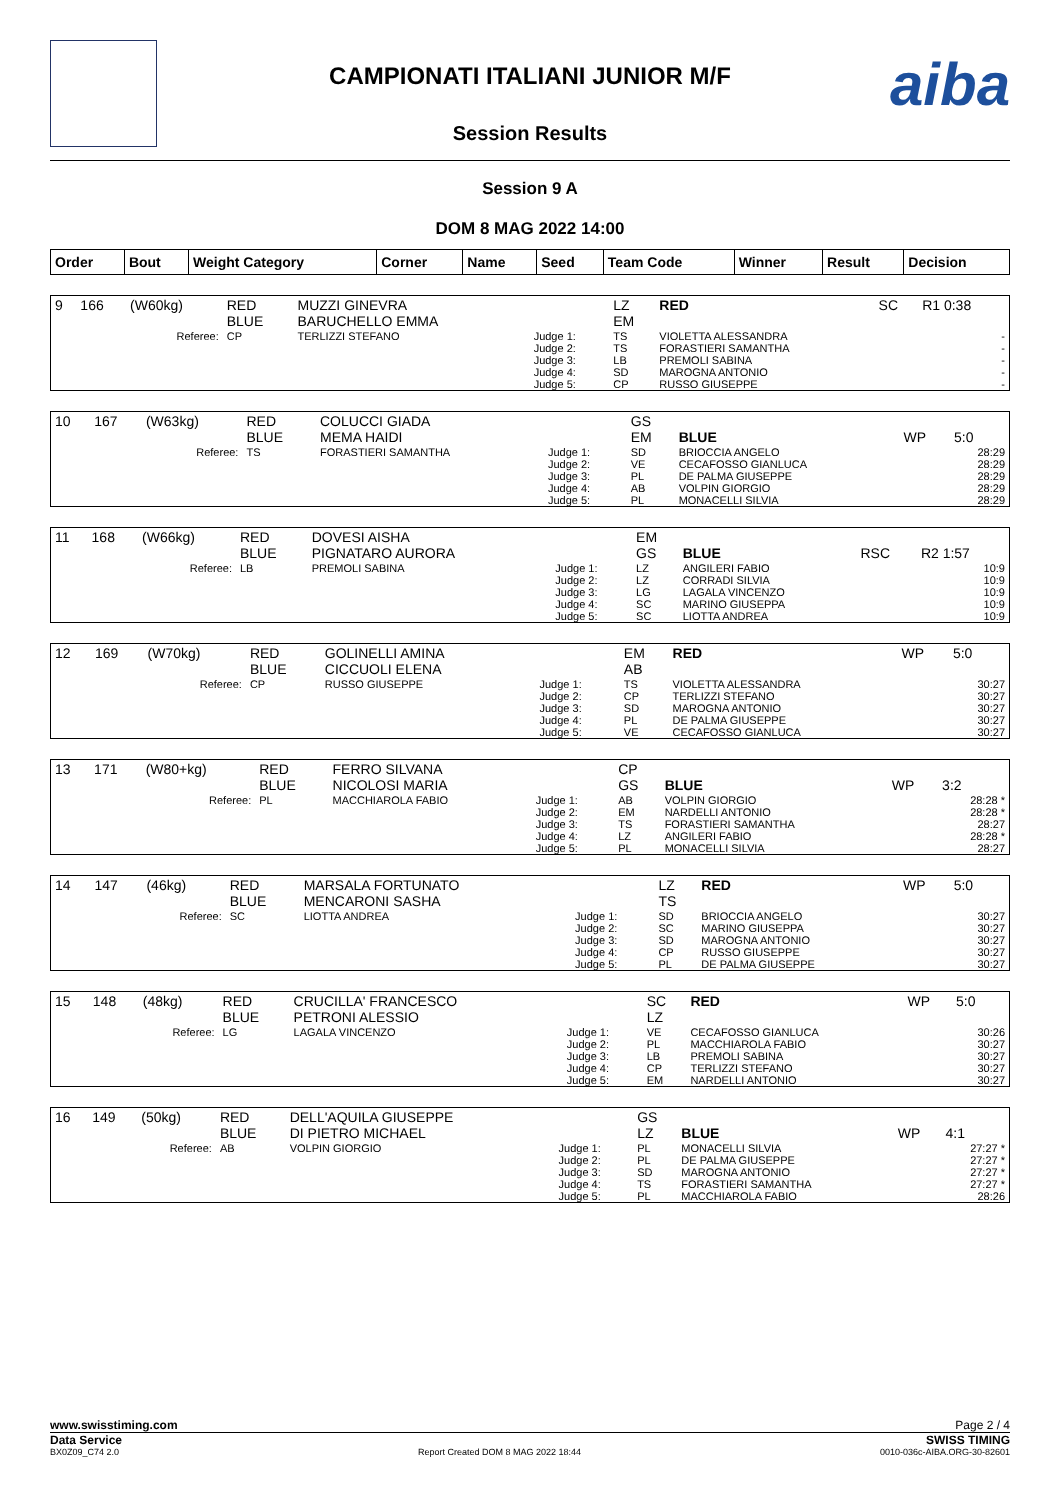aiba
CAMPIONATI ITALIANI JUNIOR M/F
Session Results
Session 9 A
DOM 8 MAG 2022 14:00
| Order | Bout | Weight Category | Corner | Name | Seed | Team Code | Winner | Result | Decision |
| --- | --- | --- | --- | --- | --- | --- | --- | --- | --- |
| 9 | 166 | (W60kg) | RED BLUE | MUZZI GINEVRA BARUCHELLO EMMA | | LZ EM | RED | SC | R1 0:38 |
| | | Referee: | CP | TERLIZZI STEFANO | Judge 1: Judge 2: Judge 3: Judge 4: Judge 5: | TS TS LB SD CP | VIOLETTA ALESSANDRA FORASTIERI SAMANTHA PREMOLI SABINA MAROGNA ANTONIO RUSSO GIUSEPPE | | - - - - - |
| 10 | 167 | (W63kg) | RED BLUE | COLUCCI GIADA MEMA HAIDI | | GS EM | BLUE | WP | 5:0 |
| | | Referee: | TS | FORASTIERI SAMANTHA | Judge 1: Judge 2: Judge 3: Judge 4: Judge 5: | SD VE PL AB PL | BRIOCCIA ANGELO CECAFOSSO GIANLUCA DE PALMA GIUSEPPE VOLPIN GIORGIO MONACELLI SILVIA | | 28:29 28:29 28:29 28:29 28:29 |
| 11 | 168 | (W66kg) | RED BLUE | DOVESI AISHA PIGNATARO AURORA | | EM GS | BLUE | RSC | R2 1:57 |
| | | Referee: | LB | PREMOLI SABINA | Judge 1: Judge 2: Judge 3: Judge 4: Judge 5: | LZ LZ LG SC SC | ANGILERI FABIO CORRADI SILVIA LAGALA VINCENZO MARINO GIUSEPPA LIOTTA ANDREA | | 10:9 10:9 10:9 10:9 10:9 |
| 12 | 169 | (W70kg) | RED BLUE | GOLINELLI AMINA CICCUOLI ELENA | | EM AB | RED | WP | 5:0 |
| | | Referee: | CP | RUSSO GIUSEPPE | Judge 1: Judge 2: Judge 3: Judge 4: Judge 5: | TS CP SD PL VE | VIOLETTA ALESSANDRA TERLIZZI STEFANO MAROGNA ANTONIO DE PALMA GIUSEPPE CECAFOSSO GIANLUCA | | 30:27 30:27 30:27 30:27 30:27 |
| 13 | 171 | (W80+kg) | RED BLUE | FERRO SILVANA NICOLOSI MARIA | | CP GS | BLUE | WP | 3:2 |
| | | Referee: | PL | MACCHIAROLA FABIO | Judge 1: Judge 2: Judge 3: Judge 4: Judge 5: | AB EM TS LZ PL | VOLPIN GIORGIO NARDELLI ANTONIO FORASTIERI SAMANTHA ANGILERI FABIO MONACELLI SILVIA | | 28:28 * 28:28 * 28:27 28:28 * 28:27 |
| 14 | 147 | (46kg) | RED BLUE | MARSALA FORTUNATO MENCARONI SASHA | | LZ TS | RED | WP | 5:0 |
| | | Referee: | SC | LIOTTA ANDREA | Judge 1: Judge 2: Judge 3: Judge 4: Judge 5: | SD SC SD CP PL | BRIOCCIA ANGELO MARINO GIUSEPPA MAROGNA ANTONIO RUSSO GIUSEPPE DE PALMA GIUSEPPE | | 30:27 30:27 30:27 30:27 30:27 |
| 15 | 148 | (48kg) | RED BLUE | CRUCILLA' FRANCESCO PETRONI ALESSIO | | SC LZ | RED | WP | 5:0 |
| | | Referee: | LG | LAGALA VINCENZO | Judge 1: Judge 2: Judge 3: Judge 4: Judge 5: | VE PL LB CP EM | CECAFOSSO GIANLUCA MACCHIAROLA FABIO PREMOLI SABINA TERLIZZI STEFANO NARDELLI ANTONIO | | 30:26 30:27 30:27 30:27 30:27 |
| 16 | 149 | (50kg) | RED BLUE | DELL'AQUILA GIUSEPPE DI PIETRO MICHAEL | | GS LZ | BLUE | WP | 4:1 |
| | | Referee: | AB | VOLPIN GIORGIO | Judge 1: Judge 2: Judge 3: Judge 4: Judge 5: | PL PL SD TS PL | MONACELLI SILVIA DE PALMA GIUSEPPE MAROGNA ANTONIO FORASTIERI SAMANTHA MACCHIAROLA FABIO | | 27:27 * 27:27 * 27:27 * 27:27 * 28:26 |
www.swisstiming.com Page 2 / 4
Data Service SWISS TIMING
BX0Z09_C74 2.0 Report Created DOM 8 MAG 2022 18:44 0010-036c-AIBA.ORG-30-82601